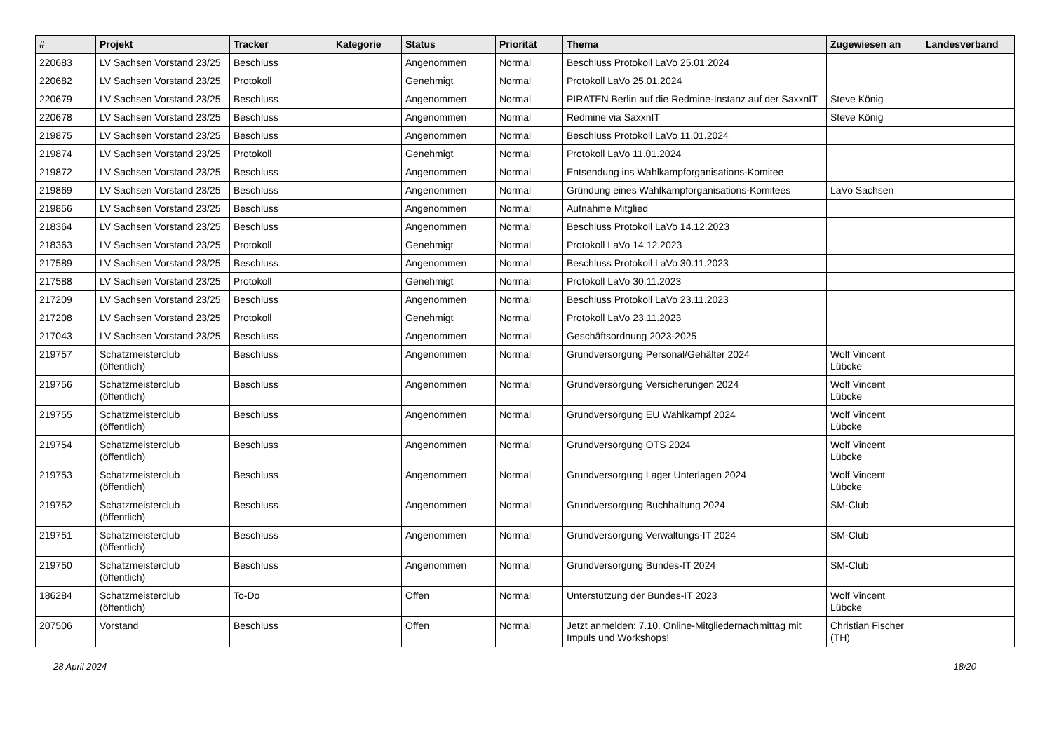| # | Projekt | Tracker | Kategorie | Status | Priorität | Thema | Zugewiesen an | Landesverband |
| --- | --- | --- | --- | --- | --- | --- | --- | --- |
| 220683 | LV Sachsen Vorstand 23/25 | Beschluss | | Angenommen | Normal | Beschluss Protokoll LaVo 25.01.2024 | | |
| 220682 | LV Sachsen Vorstand 23/25 | Protokoll | | Genehmigt | Normal | Protokoll LaVo 25.01.2024 | | |
| 220679 | LV Sachsen Vorstand 23/25 | Beschluss | | Angenommen | Normal | PIRATEN Berlin auf die Redmine-Instanz auf der SaxxnIT | Steve König | |
| 220678 | LV Sachsen Vorstand 23/25 | Beschluss | | Angenommen | Normal | Redmine via SaxxnIT | Steve König | |
| 219875 | LV Sachsen Vorstand 23/25 | Beschluss | | Angenommen | Normal | Beschluss Protokoll LaVo 11.01.2024 | | |
| 219874 | LV Sachsen Vorstand 23/25 | Protokoll | | Genehmigt | Normal | Protokoll LaVo 11.01.2024 | | |
| 219872 | LV Sachsen Vorstand 23/25 | Beschluss | | Angenommen | Normal | Entsendung ins Wahlkampforganisations-Komitee | | |
| 219869 | LV Sachsen Vorstand 23/25 | Beschluss | | Angenommen | Normal | Gründung eines Wahlkampforganisations-Komitees | LaVo Sachsen | |
| 219856 | LV Sachsen Vorstand 23/25 | Beschluss | | Angenommen | Normal | Aufnahme Mitglied | | |
| 218364 | LV Sachsen Vorstand 23/25 | Beschluss | | Angenommen | Normal | Beschluss Protokoll LaVo 14.12.2023 | | |
| 218363 | LV Sachsen Vorstand 23/25 | Protokoll | | Genehmigt | Normal | Protokoll LaVo 14.12.2023 | | |
| 217589 | LV Sachsen Vorstand 23/25 | Beschluss | | Angenommen | Normal | Beschluss Protokoll LaVo 30.11.2023 | | |
| 217588 | LV Sachsen Vorstand 23/25 | Protokoll | | Genehmigt | Normal | Protokoll LaVo 30.11.2023 | | |
| 217209 | LV Sachsen Vorstand 23/25 | Beschluss | | Angenommen | Normal | Beschluss Protokoll LaVo 23.11.2023 | | |
| 217208 | LV Sachsen Vorstand 23/25 | Protokoll | | Genehmigt | Normal | Protokoll LaVo 23.11.2023 | | |
| 217043 | LV Sachsen Vorstand 23/25 | Beschluss | | Angenommen | Normal | Geschäftsordnung 2023-2025 | | |
| 219757 | Schatzmeisterclub (öffentlich) | Beschluss | | Angenommen | Normal | Grundversorgung Personal/Gehälter 2024 | Wolf Vincent Lübcke | |
| 219756 | Schatzmeisterclub (öffentlich) | Beschluss | | Angenommen | Normal | Grundversorgung Versicherungen 2024 | Wolf Vincent Lübcke | |
| 219755 | Schatzmeisterclub (öffentlich) | Beschluss | | Angenommen | Normal | Grundversorgung EU Wahlkampf 2024 | Wolf Vincent Lübcke | |
| 219754 | Schatzmeisterclub (öffentlich) | Beschluss | | Angenommen | Normal | Grundversorgung OTS 2024 | Wolf Vincent Lübcke | |
| 219753 | Schatzmeisterclub (öffentlich) | Beschluss | | Angenommen | Normal | Grundversorgung Lager Unterlagen 2024 | Wolf Vincent Lübcke | |
| 219752 | Schatzmeisterclub (öffentlich) | Beschluss | | Angenommen | Normal | Grundversorgung Buchhaltung 2024 | SM-Club | |
| 219751 | Schatzmeisterclub (öffentlich) | Beschluss | | Angenommen | Normal | Grundversorgung Verwaltungs-IT 2024 | SM-Club | |
| 219750 | Schatzmeisterclub (öffentlich) | Beschluss | | Angenommen | Normal | Grundversorgung Bundes-IT 2024 | SM-Club | |
| 186284 | Schatzmeisterclub (öffentlich) | To-Do | | Offen | Normal | Unterstützung der Bundes-IT 2023 | Wolf Vincent Lübcke | |
| 207506 | Vorstand | Beschluss | | Offen | Normal | Jetzt anmelden: 7.10. Online-Mitgliedernachmittag mit Impuls und Workshops! | Christian Fischer (TH) | |
28 April 2024 18/20